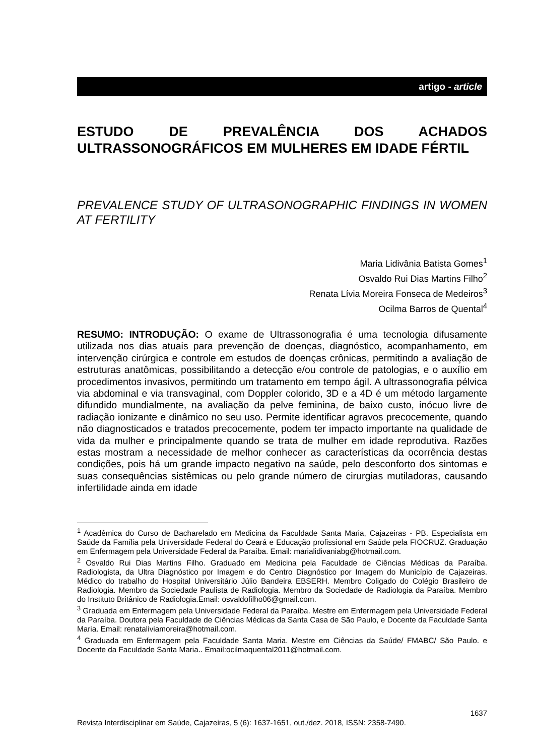artigo - article
ESTUDO DE PREVALÊNCIA DOS ACHADOS ULTRASSONOGRÁFICOS EM MULHERES EM IDADE FÉRTIL
PREVALENCE STUDY OF ULTRASONOGRAPHIC FINDINGS IN WOMEN AT FERTILITY
Maria Lidivânia Batista Gomes<sup>1</sup>
Osvaldo Rui Dias Martins Filho<sup>2</sup>
Renata Lívia Moreira Fonseca de Medeiros<sup>3</sup>
Ocilma Barros de Quental<sup>4</sup>
RESUMO: INTRODUÇÃO: O exame de Ultrassonografia é uma tecnologia difusamente utilizada nos dias atuais para prevenção de doenças, diagnóstico, acompanhamento, em intervenção cirúrgica e controle em estudos de doenças crônicas, permitindo a avaliação de estruturas anatômicas, possibilitando a detecção e/ou controle de patologias, e o auxílio em procedimentos invasivos, permitindo um tratamento em tempo ágil. A ultrassonografia pélvica via abdominal e via transvaginal, com Doppler colorido, 3D e a 4D é um método largamente difundido mundialmente, na avaliação da pelve feminina, de baixo custo, inócuo livre de radiação ionizante e dinâmico no seu uso. Permite identificar agravos precocemente, quando não diagnosticados e tratados precocemente, podem ter impacto importante na qualidade de vida da mulher e principalmente quando se trata de mulher em idade reprodutiva. Razões estas mostram a necessidade de melhor conhecer as características da ocorrência destas condições, pois há um grande impacto negativo na saúde, pelo desconforto dos sintomas e suas consequências sistêmicas ou pelo grande número de cirurgias mutiladoras, causando infertilidade ainda em idade
<sup>1</sup> Acadêmica do Curso de Bacharelado em Medicina da Faculdade Santa Maria, Cajazeiras - PB. Especialista em Saúde da Família pela Universidade Federal do Ceará e Educação profissional em Saúde pela FIOCRUZ. Graduação em Enfermagem pela Universidade Federal da Paraíba. Email: marialidivaniabg@hotmail.com.
<sup>2</sup> Osvaldo Rui Dias Martins Filho. Graduado em Medicina pela Faculdade de Ciências Médicas da Paraíba. Radiologista, da Ultra Diagnóstico por Imagem e do Centro Diagnóstico por Imagem do Município de Cajazeiras. Médico do trabalho do Hospital Universitário Júlio Bandeira EBSERH. Membro Coligado do Colégio Brasileiro de Radiologia. Membro da Sociedade Paulista de Radiologia. Membro da Sociedade de Radiologia da Paraíba. Membro do Instituto Britânico de Radiologia.Email: osvaldofilho06@gmail.com.
<sup>3</sup> Graduada em Enfermagem pela Universidade Federal da Paraíba. Mestre em Enfermagem pela Universidade Federal da Paraíba. Doutora pela Faculdade de Ciências Médicas da Santa Casa de São Paulo, e Docente da Faculdade Santa Maria. Email: renataliviamoreira@hotmail.com.
<sup>4</sup> Graduada em Enfermagem pela Faculdade Santa Maria. Mestre em Ciências da Saúde/ FMABC/ São Paulo. e Docente da Faculdade Santa Maria.. Email:ocilmaquental2011@hotmail.com.
1637
Revista Interdisciplinar em Saúde, Cajazeiras, 5 (6): 1637-1651, out./dez. 2018, ISSN: 2358-7490.